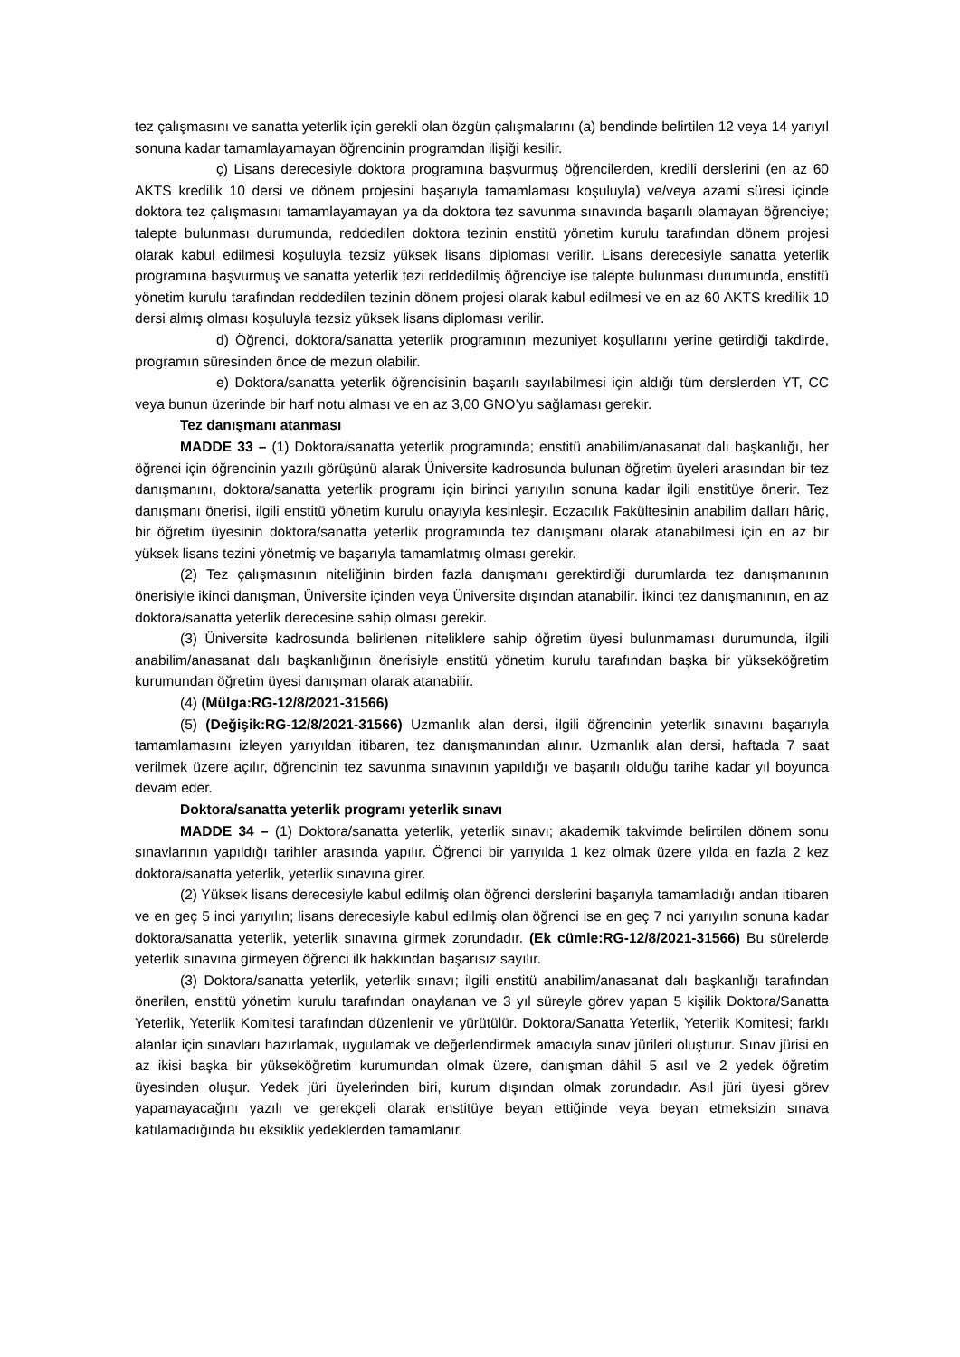tez çalışmasını ve sanatta yeterlik için gerekli olan özgün çalışmalarını (a) bendinde belirtilen 12 veya 14 yarıyıl sonuna kadar tamamlayamayan öğrencinin programdan ilişiği kesilir.
ç) Lisans derecesiyle doktora programına başvurmuş öğrencilerden, kredili derslerini (en az 60 AKTS kredilik 10 dersi ve dönem projesini başarıyla tamamlaması koşuluyla) ve/veya azami süresi içinde doktora tez çalışmasını tamamlayamayan ya da doktora tez savunma sınavında başarılı olamayan öğrenciye; talepte bulunması durumunda, reddedilen doktora tezinin enstitü yönetim kurulu tarafından dönem projesi olarak kabul edilmesi koşuluyla tezsiz yüksek lisans diploması verilir. Lisans derecesiyle sanatta yeterlik programına başvurmuş ve sanatta yeterlik tezi reddedilmiş öğrenciye ise talepte bulunması durumunda, enstitü yönetim kurulu tarafından reddedilen tezinin dönem projesi olarak kabul edilmesi ve en az 60 AKTS kredilik 10 dersi almış olması koşuluyla tezsiz yüksek lisans diploması verilir.
d) Öğrenci, doktora/sanatta yeterlik programının mezuniyet koşullarını yerine getirdiği takdirde, programın süresinden önce de mezun olabilir.
e) Doktora/sanatta yeterlik öğrencisinin başarılı sayılabilmesi için aldığı tüm derslerden YT, CC veya bunun üzerinde bir harf notu alması ve en az 3,00 GNO’yu sağlaması gerekir.
Tez danışmanı atanması
MADDE 33 – (1) Doktora/sanatta yeterlik programında; enstitü anabilim/anasanat dalı başkanlığı, her öğrenci için öğrencinin yazılı görüşünü alarak Üniversite kadrosunda bulunan öğretim üyeleri arasından bir tez danışmanını, doktora/sanatta yeterlik programı için birinci yarıyılın sonuna kadar ilgili enstitüye önerir. Tez danışmanı önerisi, ilgili enstitü yönetim kurulu onayıyla kesinleşir. Eczacılık Fakültesinin anabilim dalları hâriç, bir öğretim üyesinin doktora/sanatta yeterlik programında tez danışmanı olarak atanabilmesi için en az bir yüksek lisans tezini yönetmiş ve başarıyla tamamlatmış olması gerekir.
(2) Tez çalışmasının niteliğinin birden fazla danışmanı gerektirdiği durumlarda tez danışmanının önerisiyle ikinci danışman, Üniversite içinden veya Üniversite dışından atanabilir. İkinci tez danışmanının, en az doktora/sanatta yeterlik derecesine sahip olması gerekir.
(3) Üniversite kadrosunda belirlenen niteliklere sahip öğretim üyesi bulunmaması durumunda, ilgili anabilim/anasanat dalı başkanlığının önerisiyle enstitü yönetim kurulu tarafından başka bir yükseköğretim kurumundan öğretim üyesi danışman olarak atanabilir.
(4) (Mülga:RG-12/8/2021-31566)
(5) (Değişik:RG-12/8/2021-31566) Uzmanlık alan dersi, ilgili öğrencinin yeterlik sınavını başarıyla tamamlamasını izleyen yarıyıldan itibaren, tez danışmanından alınır. Uzmanlık alan dersi, haftada 7 saat verilmek üzere açılır, öğrencinin tez savunma sınavının yapıldığı ve başarılı olduğu tarihe kadar yıl boyunca devam eder.
Doktora/sanatta yeterlik programı yeterlik sınavı
MADDE 34 – (1) Doktora/sanatta yeterlik, yeterlik sınavı; akademik takvimde belirtilen dönem sonu sınavlarının yapıldığı tarihler arasında yapılır. Öğrenci bir yarıyılda 1 kez olmak üzere yılda en fazla 2 kez doktora/sanatta yeterlik, yeterlik sınavına girer.
(2) Yüksek lisans derecesiyle kabul edilmiş olan öğrenci derslerini başarıyla tamamladığı andan itibaren ve en geç 5 inci yarıyılın; lisans derecesiyle kabul edilmiş olan öğrenci ise en geç 7 nci yarıyılın sonuna kadar doktora/sanatta yeterlik, yeterlik sınavına girmek zorundadır. (Ek cümle:RG-12/8/2021-31566) Bu sürelerde yeterlik sınavına girmeyen öğrenci ilk hakkından başarısız sayılır.
(3) Doktora/sanatta yeterlik, yeterlik sınavı; ilgili enstitü anabilim/anasanat dalı başkanlığı tarafından önerilen, enstitü yönetim kurulu tarafından onaylanan ve 3 yıl süreyle görev yapan 5 kişilik Doktora/Sanatta Yeterlik, Yeterlik Komitesi tarafından düzenlenir ve yürütülür. Doktora/Sanatta Yeterlik, Yeterlik Komitesi; farklı alanlar için sınavları hazırlamak, uygulamak ve değerlendirmek amacıyla sınav jürileri oluşturur. Sınav jürisi en az ikisi başka bir yükseköğretim kurumundan olmak üzere, danışman dâhil 5 asıl ve 2 yedek öğretim üyesinden oluşur. Yedek jüri üyelerinden biri, kurum dışından olmak zorundadır. Asıl jüri üyesi görev yapamayacağını yazılı ve gerekçeli olarak enstitüye beyan ettiğinde veya beyan etmeksizin sınava katılamadığında bu eksiklik yedeklerden tamamlanır.